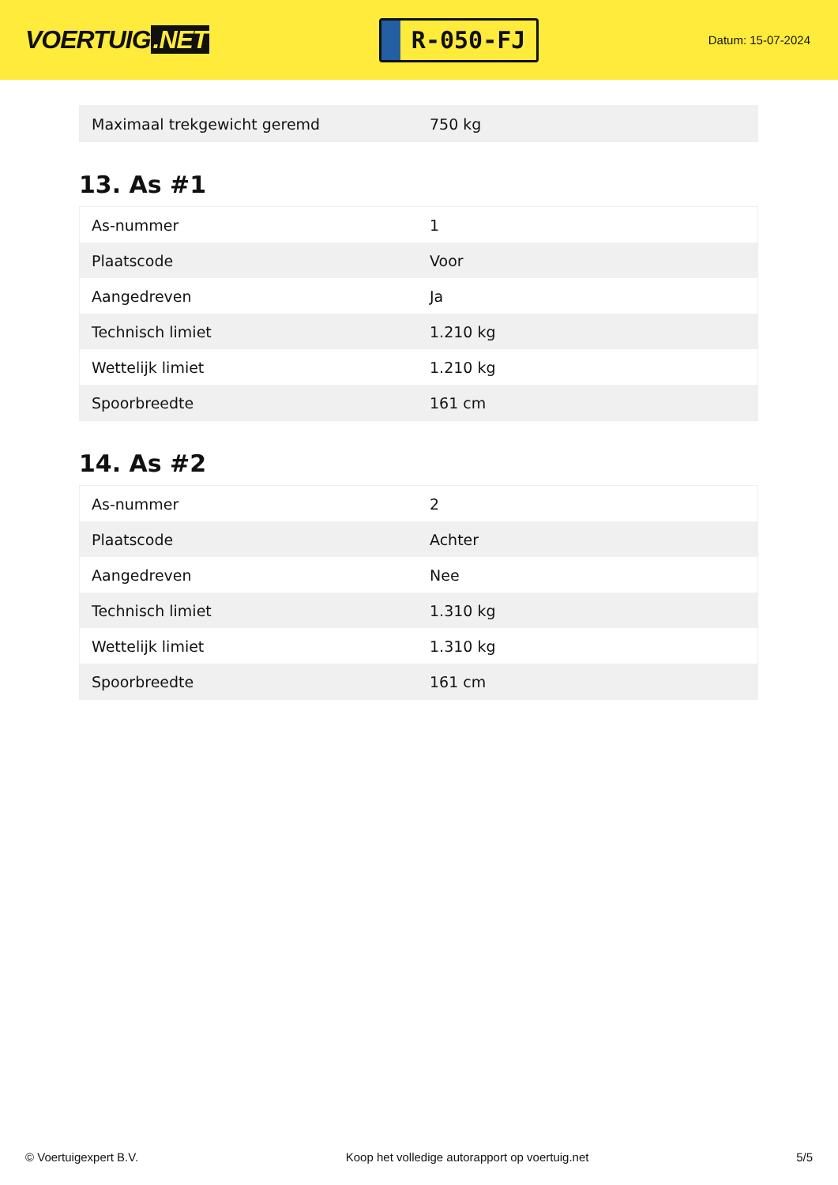VOERTUIG.NET
R-050-FJ
Datum: 15-07-2024
| Maximaal trekgewicht geremd | 750 kg |
13. As #1
| As-nummer | 1 |
| Plaatscode | Voor |
| Aangedreven | Ja |
| Technisch limiet | 1.210 kg |
| Wettelijk limiet | 1.210 kg |
| Spoorbreedte | 161 cm |
14. As #2
| As-nummer | 2 |
| Plaatscode | Achter |
| Aangedreven | Nee |
| Technisch limiet | 1.310 kg |
| Wettelijk limiet | 1.310 kg |
| Spoorbreedte | 161 cm |
© Voertuigexpert B.V. Koop het volledige autorapport op voertuig.net 5/5